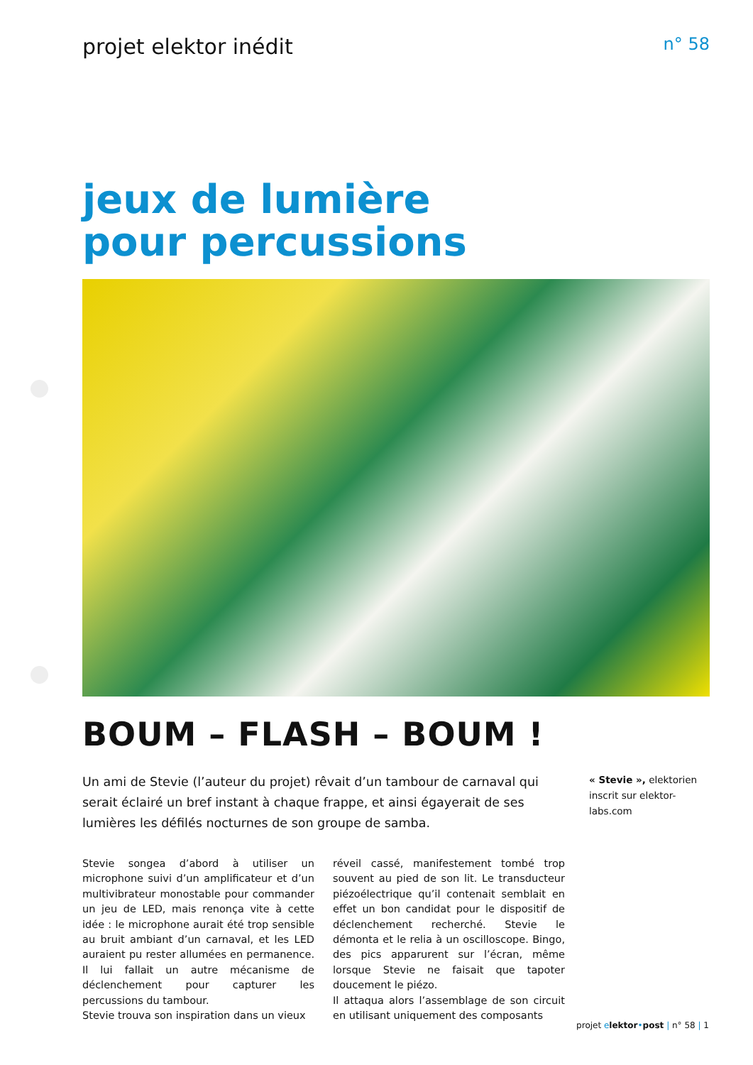projet elektor inédit n° 58
jeux de lumière
pour percussions
BOUM – FLASH – BOUM !
Un ami de Stevie (l’auteur du projet) rêvait d’un tambour de carnaval qui serait éclairé un bref instant à chaque frappe, et ainsi égayerait de ses lumières les défilés nocturnes de son groupe de samba.
« Stevie », elektorien inscrit sur elektor-labs.com
Stevie songea d’abord à utiliser un microphone suivi d’un amplificateur et d’un multivibrateur monostable pour commander un jeu de LED, mais renonça vite à cette idée : le microphone aurait été trop sensible au bruit ambiant d’un carnaval, et les LED auraient pu rester allumées en permanence. Il lui fallait un autre mécanisme de déclenchement pour capturer les percussions du tambour.
Stevie trouva son inspiration dans un vieux
réveil cassé, manifestement tombé trop souvent au pied de son lit. Le transducteur piézoélectrique qu’il contenait semblait en effet un bon candidat pour le dispositif de déclenchement recherché. Stevie le démonta et le relia à un oscilloscope. Bingo, des pics apparurent sur l’écran, même lorsque Stevie ne faisait que tapoter doucement le piézo.
Il attaqua alors l’assemblage de son circuit en utilisant uniquement des composants
projet elektor•post | n° 58 | 1